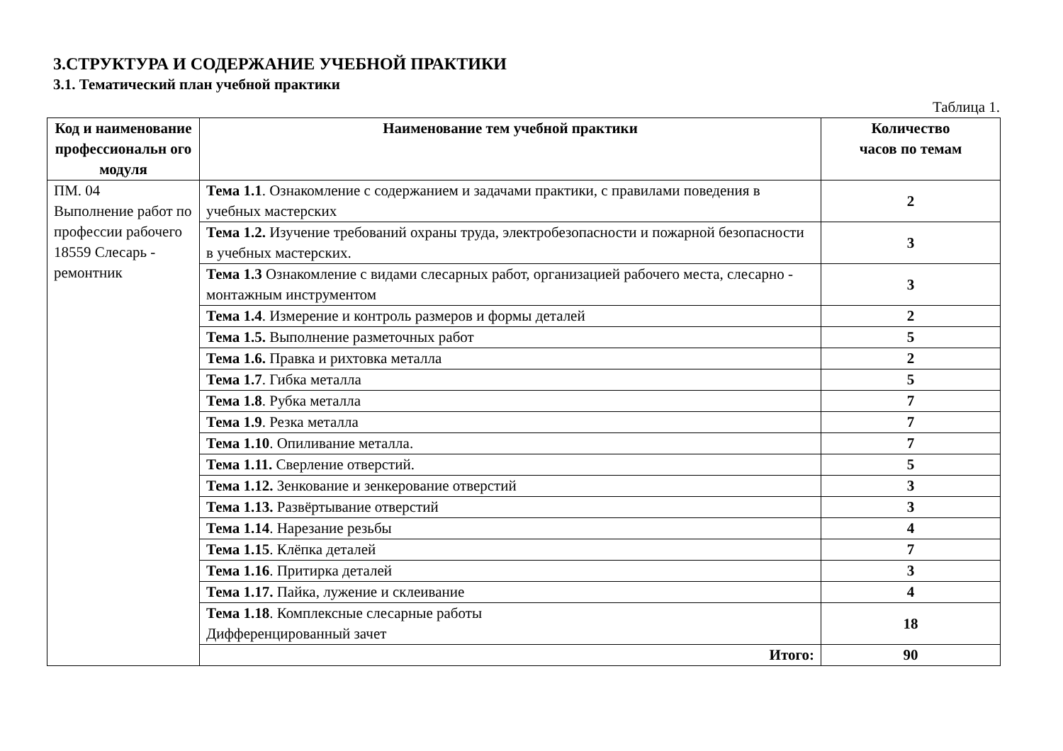3.СТРУКТУРА И СОДЕРЖАНИЕ УЧЕБНОЙ ПРАКТИКИ
3.1. Тематический план учебной практики
Таблица 1.
| Код и наименование профессиональн ого модуля | Наименование тем учебной практики | Количество часов по темам |
| --- | --- | --- |
| ПМ. 04 Выполнение работ по профессии рабочего 18559 Слесарь - ремонтник | Тема 1.1 . Ознакомление с содержанием и задачами практики, с правилами поведения в учебных мастерских | 2 |
| | Тема 1.2. Изучение требований охраны труда, электробезопасности и пожарной безопасности в учебных мастерских. | 3 |
| | Тема 1.3 Ознакомление с видами слесарных работ, организацией рабочего места, слесарно - монтажным инструментом | 3 |
| | Тема 1.4 . Измерение и контроль размеров и формы деталей | 2 |
| | Тема 1.5. Выполнение разметочных работ | 5 |
| | Тема 1.6. Правка и рихтовка металла | 2 |
| | Тема 1.7 . Гибка металла | 5 |
| | Тема 1.8 . Рубка металла | 7 |
| | Тема 1.9 . Резка металла | 7 |
| | Тема 1.10 . Опиливание металла. | 7 |
| | Тема 1.11. Сверление отверстий. | 5 |
| | Тема 1.12. Зенкование и зенкерование отверстий | 3 |
| | Тема 1.13. Развёртывание отверстий | 3 |
| | Тема 1.14 . Нарезание резьбы | 4 |
| | Тема 1.15 . Клёпка деталей | 7 |
| | Тема 1.16 . Притирка деталей | 3 |
| | Тема 1.17. Пайка, лужение и склеивание | 4 |
| | Тема 1.18 . Комплексные слесарные работы Дифференцированный зачет | 18 |
| | Итого: | 90 |